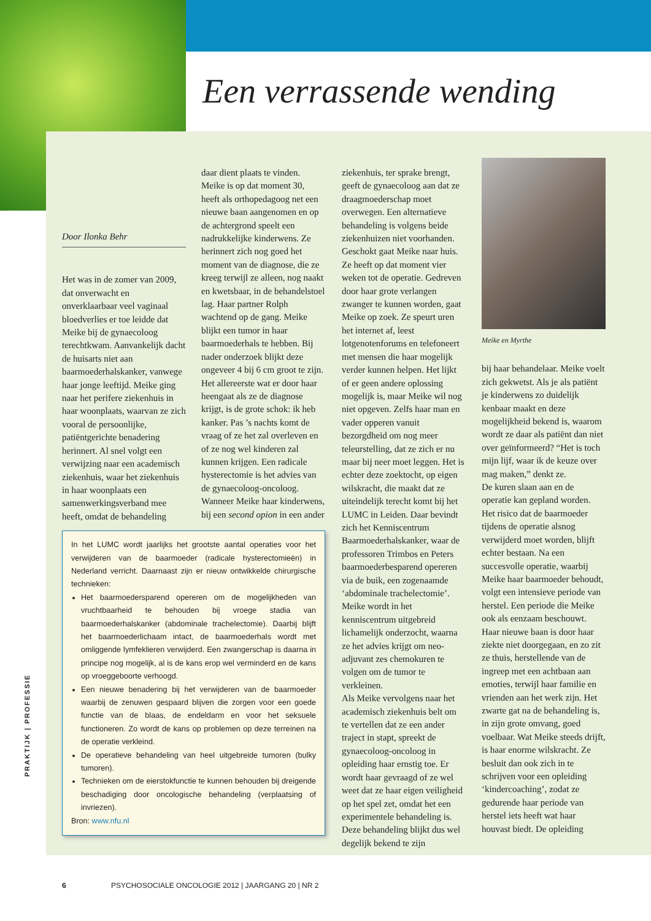PRAKTIJK | PROFESSIE
Een verrassende wending
Door Ilonka Behr
Het was in de zomer van 2009, dat onverwacht en onverklaarbaar veel vaginaal bloedverlies er toe leidde dat Meike bij de gynaecoloog terechtkwam. Aanvankelijk dacht de huisarts niet aan baarmoederhalskanker, vanwege haar jonge leeftijd. Meike ging naar het perifere ziekenhuis in haar woonplaats, waarvan ze zich vooral de persoonlijke, patiëntgerichte benadering herinnert. Al snel volgt een verwijzing naar een academisch ziekenhuis, waar het ziekenhuis in haar woonplaats een samenwerkingsverband mee heeft, omdat de behandeling
daar dient plaats te vinden. Meike is op dat moment 30, heeft als orthopedagoog net een nieuwe baan aangenomen en op de achtergrond speelt een nadrukkelijke kinderwens. Ze herinnert zich nog goed het moment van de diagnose, die ze kreeg terwijl ze alleen, nog naakt en kwetsbaar, in de behandelstoel lag. Haar partner Rolph wachtend op de gang. Meike blijkt een tumor in haar baarmoederhals te hebben. Bij nader onderzoek blijkt deze ongeveer 4 bij 6 cm groot te zijn. Het allereerste wat er door haar heengaat als ze de diagnose krijgt, is de grote schok: ik heb kanker. Pas ’s nachts komt de vraag of ze het zal overleven en of ze nog wel kinderen zal kunnen krijgen. Een radicale hysterectomie is het advies van de gynaecoloog-oncoloog. Wanneer Meike haar kinderwens, bij een second opion in een ander
In het LUMC wordt jaarlijks het grootste aantal operaties voor het verwijderen van de baarmoeder (radicale hysterectomieën) in Nederland verricht. Daarnaast zijn er nieuw ontwikkelde chirurgische technieken:
Het baarmoedersparend opereren om de mogelijkheden van vruchtbaarheid te behouden bij vroege stadia van baarmoederhalskanker (abdominale trachelectomie). Daarbij blijft het baarmoederlichaam intact, de baarmoederhals wordt met omliggende lymfeklieren verwijderd. Een zwangerschap is daarna in principe nog mogelijk, al is de kans erop wel verminderd en de kans op vroeggeboorte verhoogd.
Een nieuwe benadering bij het verwijderen van de baarmoeder waarbij de zenuwen gespaard blijven die zorgen voor een goede functie van de blaas, de endeldarm en voor het seksuele functioneren. Zo wordt de kans op problemen op deze terreinen na de operatie verkleind.
De operatieve behandeling van heel uitgebreide tumoren (bulky tumoren).
Technieken om de eierstokfunctie te kunnen behouden bij dreigende beschadiging door oncologische behandeling (verplaatsing of invriezen).
Bron: www.nfu.nl
ziekenhuis, ter sprake brengt, geeft de gynaecoloog aan dat ze draagmoederschap moet overwegen. Een alternatieve behandeling is volgens beide ziekenhuizen niet voorhanden. Geschokt gaat Meike naar huis. Ze heeft op dat moment vier weken tot de operatie. Gedreven door haar grote verlangen zwanger te kunnen worden, gaat Meike op zoek. Ze speurt uren het internet af, leest lotgenotenforums en telefoneert met mensen die haar mogelijk verder kunnen helpen. Het lijkt of er geen andere oplossing mogelijk is, maar Meike wil nog niet opgeven. Zelfs haar man en vader opperen vanuit bezorgdheid om nog meer teleurstelling, dat ze zich er nu maar bij neer moet leggen. Het is echter deze zoektocht, op eigen wilskracht, die maakt dat ze uiteindelijk terecht komt bij het LUMC in Leiden. Daar bevindt zich het Kenniscentrum Baarmoederhalskanker, waar de professoren Trimbos en Peters baarmoederbesparend opereren via de buik, een zogenaamde ‘abdominale trachelectomie’. Meike wordt in het kenniscentrum uitgebreid lichamelijk onderzocht, waarna ze het advies krijgt om neo-adjuvant zes chemokuren te volgen om de tumor te verkleinen.
Als Meike vervolgens naar het academisch ziekenhuis belt om te vertellen dat ze een ander traject in stapt, spreekt de gynaecoloog-oncoloog in opleiding haar ernstig toe. Er wordt haar gevraagd of ze wel weet dat ze haar eigen veiligheid op het spel zet, omdat het een experimentele behandeling is. Deze behandeling blijkt dus wel degelijk bekend te zijn
Meike en Myrthe
bij haar behandelaar. Meike voelt zich gekwetst. Als je als patiënt je kinderwens zo duidelijk kenbaar maakt en deze mogelijkheid bekend is, waarom wordt ze daar als patiënt dan niet over geïnformeerd? “Het is toch mijn lijf, waar ik de keuze over mag maken,” denkt ze.
De kuren slaan aan en de operatie kan gepland worden. Het risico dat de baarmoeder tijdens de operatie alsnog verwijderd moet worden, blijft echter bestaan. Na een succesvolle operatie, waarbij Meike haar baarmoeder behoudt, volgt een intensieve periode van herstel. Een periode die Meike ook als eenzaam beschouwt. Haar nieuwe baan is door haar ziekte niet doorgegaan, en zo zit ze thuis, herstellende van de ingreep met een achtbaan aan emoties, terwijl haar familie en vrienden aan het werk zijn. Het zwarte gat na de behandeling is, in zijn grote omvang, goed voelbaar. Wat Meike steeds drijft, is haar enorme wilskracht. Ze besluit dan ook zich in te schrijven voor een opleiding ‘kindercoaching’, zodat ze gedurende haar periode van herstel iets heeft wat haar houvast biedt. De opleiding
6 PSYCHOSOCIALE ONCOLOGIE 2012 | JAARGANG 20 | NR 2